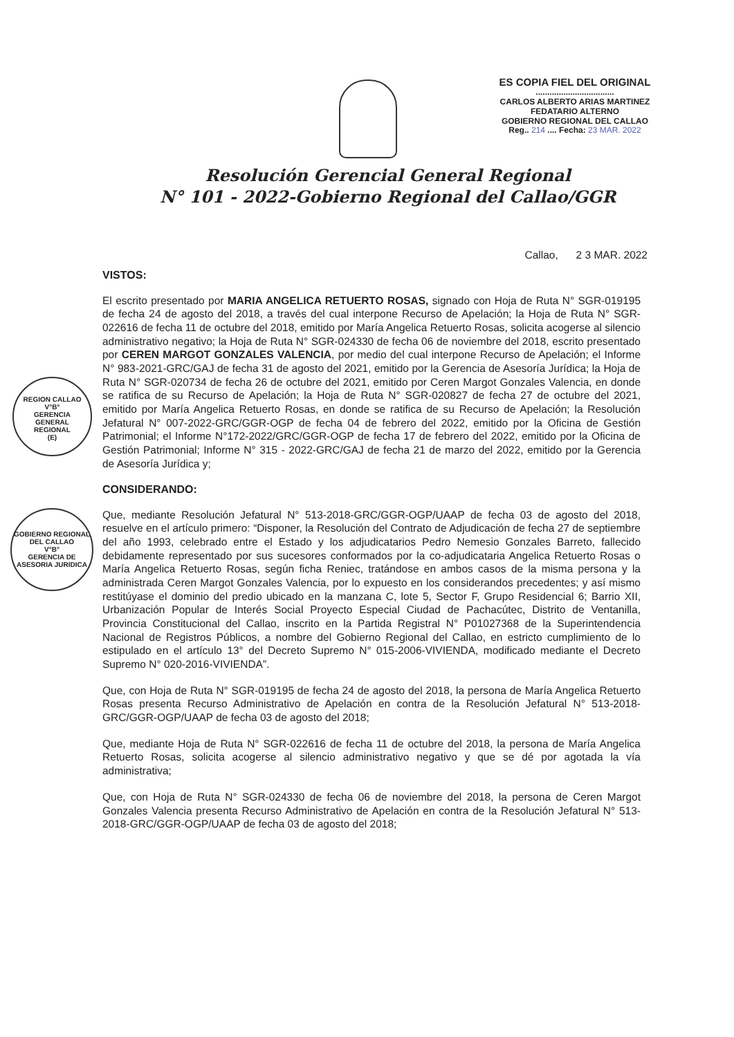ES COPIA FIEL DEL ORIGINAL
..................................
CARLOS ALBERTO ARIAS MARTINEZ
FEDATARIO ALTERNO
GOBIERNO REGIONAL DEL CALLAO
Reg.. 214 .... Fecha: 23 MAR. 2022
Resolución Gerencial General Regional
N° 101 - 2022-Gobierno Regional del Callao/GGR
Callao, 2 3 MAR. 2022
REGION CALLAO
V°B°
GERENCIA
GENERAL
REGIONAL
(E)
GOBIERNO REGIONAL DEL CALLAO
V°B°
GERENCIA DE ASESORIA JURIDICA
VISTOS:
El escrito presentado por MARIA ANGELICA RETUERTO ROSAS, signado con Hoja de Ruta N° SGR-019195 de fecha 24 de agosto del 2018, a través del cual interpone Recurso de Apelación; la Hoja de Ruta N° SGR-022616 de fecha 11 de octubre del 2018, emitido por María Angelica Retuerto Rosas, solicita acogerse al silencio administrativo negativo; la Hoja de Ruta N° SGR-024330 de fecha 06 de noviembre del 2018, escrito presentado por CEREN MARGOT GONZALES VALENCIA, por medio del cual interpone Recurso de Apelación; el Informe N° 983-2021-GRC/GAJ de fecha 31 de agosto del 2021, emitido por la Gerencia de Asesoría Jurídica; la Hoja de Ruta N° SGR-020734 de fecha 26 de octubre del 2021, emitido por Ceren Margot Gonzales Valencia, en donde se ratifica de su Recurso de Apelación; la Hoja de Ruta N° SGR-020827 de fecha 27 de octubre del 2021, emitido por María Angelica Retuerto Rosas, en donde se ratifica de su Recurso de Apelación; la Resolución Jefatural N° 007-2022-GRC/GGR-OGP de fecha 04 de febrero del 2022, emitido por la Oficina de Gestión Patrimonial; el Informe N°172-2022/GRC/GGR-OGP de fecha 17 de febrero del 2022, emitido por la Oficina de Gestión Patrimonial; Informe N° 315 - 2022-GRC/GAJ de fecha 21 de marzo del 2022, emitido por la Gerencia de Asesoría Jurídica y;
CONSIDERANDO:
Que, mediante Resolución Jefatural N° 513-2018-GRC/GGR-OGP/UAAP de fecha 03 de agosto del 2018, resuelve en el artículo primero: “Disponer, la Resolución del Contrato de Adjudicación de fecha 27 de septiembre del año 1993, celebrado entre el Estado y los adjudicatarios Pedro Nemesio Gonzales Barreto, fallecido debidamente representado por sus sucesores conformados por la co-adjudicataria Angelica Retuerto Rosas o María Angelica Retuerto Rosas, según ficha Reniec, tratándose en ambos casos de la misma persona y la administrada Ceren Margot Gonzales Valencia, por lo expuesto en los considerandos precedentes; y así mismo restitúyase el dominio del predio ubicado en la manzana C, lote 5, Sector F, Grupo Residencial 6; Barrio XII, Urbanización Popular de Interés Social Proyecto Especial Ciudad de Pachacútec, Distrito de Ventanilla, Provincia Constitucional del Callao, inscrito en la Partida Registral N° P01027368 de la Superintendencia Nacional de Registros Públicos, a nombre del Gobierno Regional del Callao, en estricto cumplimiento de lo estipulado en el artículo 13° del Decreto Supremo N° 015-2006-VIVIENDA, modificado mediante el Decreto Supremo N° 020-2016-VIVIENDA”.
Que, con Hoja de Ruta N° SGR-019195 de fecha 24 de agosto del 2018, la persona de María Angelica Retuerto Rosas presenta Recurso Administrativo de Apelación en contra de la Resolución Jefatural N° 513-2018-GRC/GGR-OGP/UAAP de fecha 03 de agosto del 2018;
Que, mediante Hoja de Ruta N° SGR-022616 de fecha 11 de octubre del 2018, la persona de María Angelica Retuerto Rosas, solicita acogerse al silencio administrativo negativo y que se dé por agotada la vía administrativa;
Que, con Hoja de Ruta N° SGR-024330 de fecha 06 de noviembre del 2018, la persona de Ceren Margot Gonzales Valencia presenta Recurso Administrativo de Apelación en contra de la Resolución Jefatural N° 513-2018-GRC/GGR-OGP/UAAP de fecha 03 de agosto del 2018;